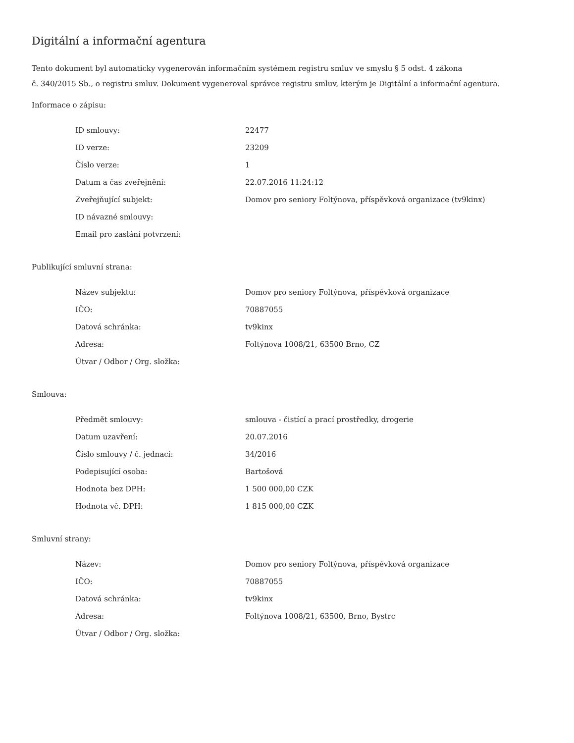Digitální a informační agentura
Tento dokument byl automaticky vygenerován informačním systémem registru smluv ve smyslu § 5 odst. 4 zákona
č. 340/2015 Sb., o registru smluv. Dokument vygeneroval správce registru smluv, kterým je Digitální a informační agentura.
Informace o zápisu:
| ID smlouvy: | 22477 |
| ID verze: | 23209 |
| Číslo verze: | 1 |
| Datum a čas zveřejnění: | 22.07.2016 11:24:12 |
| Zveřejňující subjekt: | Domov pro seniory Foltýnova, příspěvková organizace (tv9kinx) |
| ID návazné smlouvy: | |
| Email pro zaslání potvrzení: | |
Publikující smluvní strana:
| Název subjektu: | Domov pro seniory Foltýnova, příspěvková organizace |
| IČO: | 70887055 |
| Datová schránka: | tv9kinx |
| Adresa: | Foltýnova 1008/21, 63500 Brno, CZ |
| Útvar / Odbor / Org. složka: | |
Smlouva:
| Předmět smlouvy: | smlouva - čistící a prací prostředky, drogerie |
| Datum uzavření: | 20.07.2016 |
| Číslo smlouvy / č. jednací: | 34/2016 |
| Podepisující osoba: | Bartošová |
| Hodnota bez DPH: | 1 500 000,00 CZK |
| Hodnota vč. DPH: | 1 815 000,00 CZK |
Smluvní strany:
| Název: | Domov pro seniory Foltýnova, příspěvková organizace |
| IČO: | 70887055 |
| Datová schránka: | tv9kinx |
| Adresa: | Foltýnova 1008/21, 63500, Brno, Bystrc |
| Útvar / Odbor / Org. složka: | |